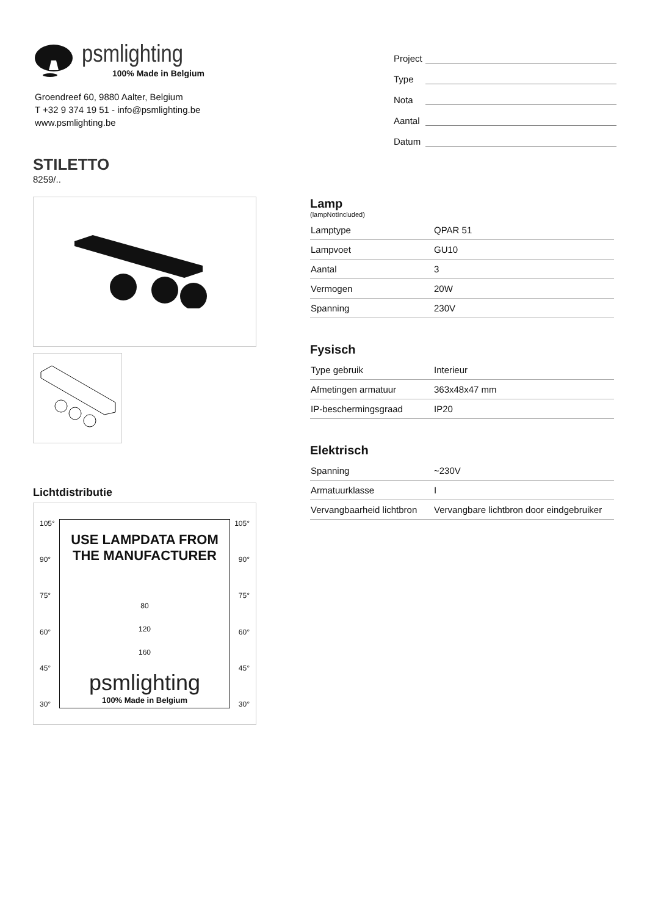psmlighting
100% Made in Belgium
Groendreef 60, 9880 Aalter, Belgium
T +32 9 374 19 51 - info@psmlighting.be
www.psmlighting.be
Project
Type
Nota
Aantal
Datum
STILETTO
8259/..
Lichtdistributie
105°
90°
75°
60°
45°
30°
USE LAMPDATA FROM
THE MANUFACTURER
80
120
160
psmlighting
100% Made in Belgium
105°
90°
75°
60°
45°
30°
Lamp
(lampNotIncluded)
| Lamptype | QPAR 51 |
| Lampvoet | GU10 |
| Aantal | 3 |
| Vermogen | 20W |
| Spanning | 230V |
Fysisch
| Type gebruik | Interieur |
| Afmetingen armatuur | 363x48x47 mm |
| IP-beschermingsgraad | IP20 |
Elektrisch
| Spanning | ~230V |
| Armatuurklasse | I |
| Vervangbaarheid lichtbron | Vervangbare lichtbron door eindgebruiker |